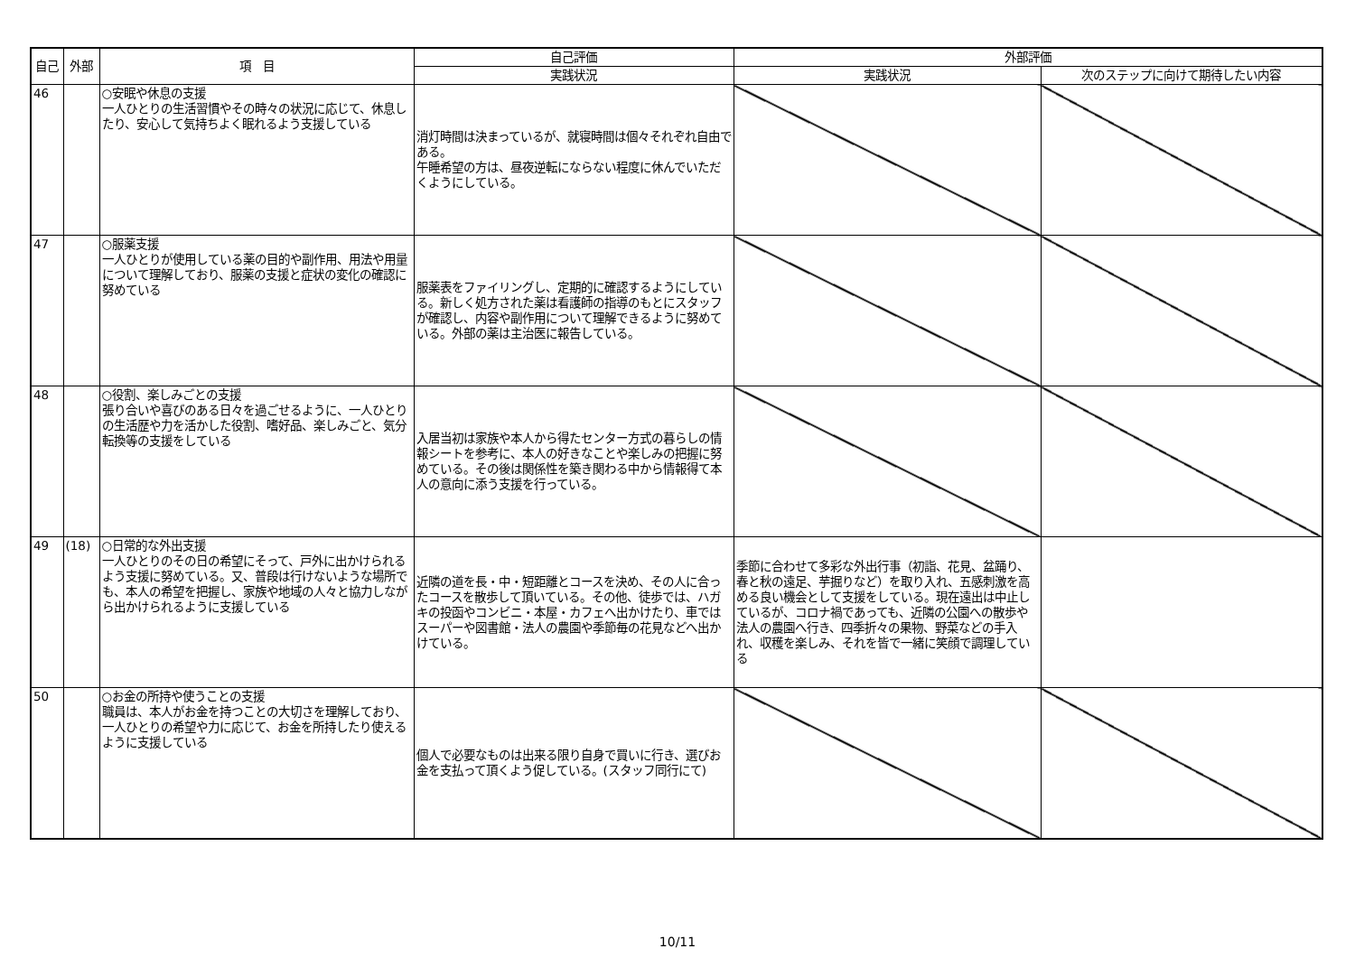| 自己 | 外部 | 項 目 | 自己評価 | 外部評価 | |
| --- | --- | --- | --- | --- | --- |
| | | | 実践状況 | 実践状況 | 次のステップに向けて期待したい内容 |
| 46 | | ○安眠や休息の支援 一人ひとりの生活習慣やその時々の状況に応じて、休息したり、安心して気持ちよく眠れるよう支援している | 消灯時間は決まっているが、就寝時間は個々それぞれ自由である。 午睡希望の方は、昼夜逆転にならない程度に休んでいただくようにしている。 | | |
| 47 | | ○服薬支援 一人ひとりが使用している薬の目的や副作用、用法や用量について理解しており、服薬の支援と症状の変化の確認に努めている | 服薬表をファイリングし、定期的に確認するようにしている。新しく処方された薬は看護師の指導のもとにスタッフが確認し、内容や副作用について理解できるように努めている。外部の薬は主治医に報告している。 | | |
| 48 | | ○役割、楽しみごとの支援 張り合いや喜びのある日々を過ごせるように、一人ひとりの生活歴や力を活かした役割、嗜好品、楽しみごと、気分転換等の支援をしている | 入居当初は家族や本人から得たセンター方式の暮らしの情報シートを参考に、本人の好きなことや楽しみの把握に努めている。その後は関係性を築き関わる中から情報得て本人の意向に添う支援を行っている。 | | |
| 49 | (18) | ○日常的な外出支援 一人ひとりのその日の希望にそって、戸外に出かけられるよう支援に努めている。又、普段は行けないような場所でも、本人の希望を把握し、家族や地域の人々と協力しながら出かけられるように支援している | 近隣の道を長・中・短距離とコースを決め、その人に合ったコースを散歩して頂いている。その他、徒歩では、ハガキの投函やコンビニ・本屋・カフェへ出かけたり、車ではスーパーや図書館・法人の農園や季節毎の花見などへ出かけている。 | 季節に合わせて多彩な外出行事（初詣、花見、盆踊り、春と秋の遠足、芋掘りなど）を取り入れ、五感刺激を高める良い機会として支援をしている。現在遠出は中止しているが、コロナ禍であっても、近隣の公園への散歩や法人の農園へ行き、四季折々の果物、野菜などの手入れ、収穫を楽しみ、それを皆で一緒に笑顔で調理している | |
| 50 | | ○お金の所持や使うことの支援 職員は、本人がお金を持つことの大切さを理解しており、一人ひとりの希望や力に応じて、お金を所持したり使えるように支援している | 個人で必要なものは出来る限り自身で買いに行き、選びお金を支払って頂くよう促している。(スタッフ同行にて) | | |
10/11